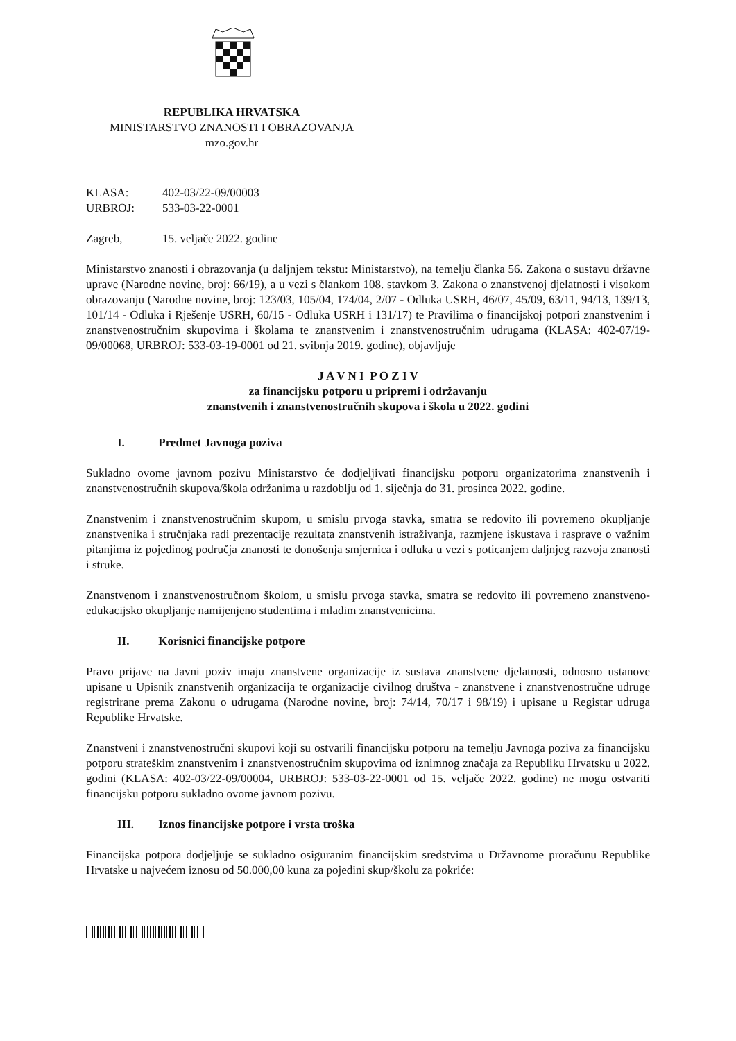REPUBLIKA HRVATSKA
MINISTARSTVO ZNANOSTI I OBRAZOVANJA
mzo.gov.hr
| KLASA: | 402-03/22-09/00003 |
| URBROJ: | 533-03-22-0001 |
| Zagreb, | 15. veljače 2022. godine |
Ministarstvo znanosti i obrazovanja (u daljnjem tekstu: Ministarstvo), na temelju članka 56. Zakona o sustavu državne uprave (Narodne novine, broj: 66/19), a u vezi s člankom 108. stavkom 3. Zakona o znanstvenoj djelatnosti i visokom obrazovanju (Narodne novine, broj: 123/03, 105/04, 174/04, 2/07 - Odluka USRH, 46/07, 45/09, 63/11, 94/13, 139/13, 101/14 - Odluka i Rješenje USRH, 60/15 - Odluka USRH i 131/17) te Pravilima o financijskoj potpori znanstvenim i znanstvenostručnim skupovima i školama te znanstvenim i znanstvenostručnim udrugama (KLASA: 402-07/19-09/00068, URBROJ: 533-03-19-0001 od 21. svibnja 2019. godine), objavljuje
J A V N I P O Z I V
za financijsku potporu u pripremi i održavanju
znanstvenih i znanstvenostručnih skupova i škola u 2022. godini
I. Predmet Javnoga poziva
Sukladno ovome javnom pozivu Ministarstvo će dodjeljivati financijsku potporu organizatorima znanstvenih i znanstvenostručnih skupova/škola održanima u razdoblju od 1. siječnja do 31. prosinca 2022. godine.
Znanstvenim i znanstvenostručnim skupom, u smislu prvoga stavka, smatra se redovito ili povremeno okupljanje znanstvenika i stručnjaka radi prezentacije rezultata znanstvenih istraživanja, razmjene iskustava i rasprave o važnim pitanjima iz pojedinog područja znanosti te donošenja smjernica i odluka u vezi s poticanjem daljnjeg razvoja znanosti i struke.
Znanstvenom i znanstvenostručnom školom, u smislu prvoga stavka, smatra se redovito ili povremeno znanstveno-edukacijsko okupljanje namijenjeno studentima i mladim znanstvenicima.
II. Korisnici financijske potpore
Pravo prijave na Javni poziv imaju znanstvene organizacije iz sustava znanstvene djelatnosti, odnosno ustanove upisane u Upisnik znanstvenih organizacija te organizacije civilnog društva - znanstvene i znanstvenostručne udruge registrirane prema Zakonu o udrugama (Narodne novine, broj: 74/14, 70/17 i 98/19) i upisane u Registar udruga Republike Hrvatske.
Znanstveni i znanstvenostručni skupovi koji su ostvarili financijsku potporu na temelju Javnoga poziva za financijsku potporu strateškim znanstvenim i znanstvenostručnim skupovima od iznimnog značaja za Republiku Hrvatsku u 2022. godini (KLASA: 402-03/22-09/00004, URBROJ: 533-03-22-0001 od 15. veljače 2022. godine) ne mogu ostvariti financijsku potporu sukladno ovome javnom pozivu.
III. Iznos financijske potpore i vrsta troška
Financijska potpora dodjeljuje se sukladno osiguranim financijskim sredstvima u Državnome proračunu Republike Hrvatske u najvećem iznosu od 50.000,00 kuna za pojedini skup/školu za pokriće: